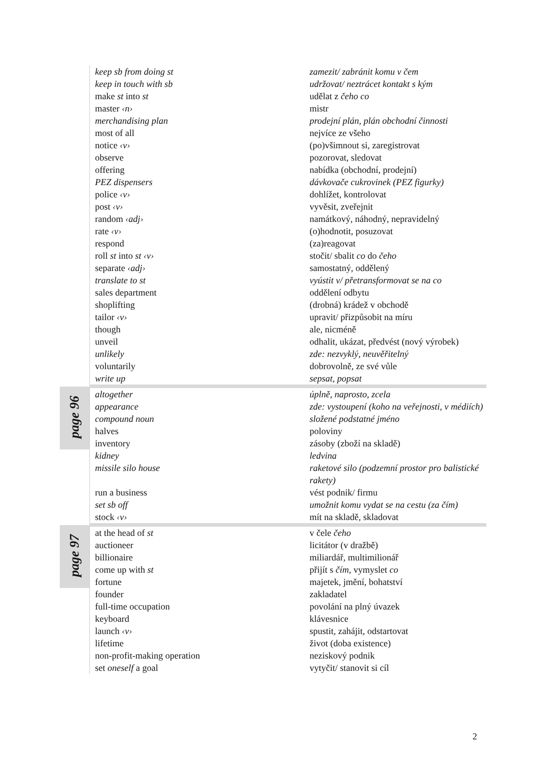| | keep sb from doing st | zamezit/ zabránit komu v čem |
| | keep in touch with sb | udržovat/ neztrácet kontakt s kým |
| | make st into st | udělat z čeho co |
| | master ‹n› | mistr |
| | merchandising plan | prodejní plán, plán obchodní činnosti |
| | most of all | nejvíce ze všeho |
| | notice ‹v› | (po)všimnout si, zaregistrovat |
| | observe | pozorovat, sledovat |
| | offering | nabídka (obchodní, prodejní) |
| | PEZ dispensers | dávkovače cukrovinek (PEZ figurky) |
| | police ‹v› | dohlížet, kontrolovat |
| | post ‹v› | vyvěsit, zveřejnit |
| | random ‹adj› | namátkový, náhodný, nepravidelný |
| | rate ‹v› | (o)hodnotit, posuzovat |
| | respond | (za)reagovat |
| | roll st into st ‹v› | stočit/ sbalit co do čeho |
| | separate ‹adj› | samostatný, oddělený |
| | translate to st | vyústit v/ přetransformovat se na co |
| | sales department | oddělení odbytu |
| | shoplifting | (drobná) krádež v obchodě |
| | tailor ‹v› | upravit/ přizpůsobit na míru |
| | though | ale, nicméně |
| | unveil | odhalit, ukázat, předvést (nový výrobek) |
| | unlikely | zde: nezvyklý, neuvěřitelný |
| | voluntarily | dobrovolně, ze své vůle |
| | write up | sepsat, popsat |
| page 96 | altogether | úplně, naprosto, zcela |
| | appearance | zde: vystoupení (koho na veřejnosti, v médiích) |
| | compound noun | složené podstatné jméno |
| | halves | poloviny |
| | inventory | zásoby (zboží na skladě) |
| | kidney | ledvina |
| | missile silo house | raketové silo (podzemní prostor pro balistické rakety) |
| | run a business | vést podnik/ firmu |
| | set sb off | umožnit komu vydat se na cestu (za čím) |
| | stock ‹v› | mít na skladě, skladovat |
| page 97 | at the head of st | v čele čeho |
| | auctioneer | licitátor (v dražbě) |
| | billionaire | miliardář, multimilionář |
| | come up with st | přijít s čím , vymyslet co |
| | fortune | majetek, jmění, bohatství |
| | founder | zakladatel |
| | full-time occupation | povolání na plný úvazek |
| | keyboard | klávesnice |
| | launch ‹v› | spustit, zahájit, odstartovat |
| | lifetime | život (doba existence) |
| | non-profit-making operation | neziskový podnik |
| | set oneself a goal | vytyčit/ stanovit si cíl |
2